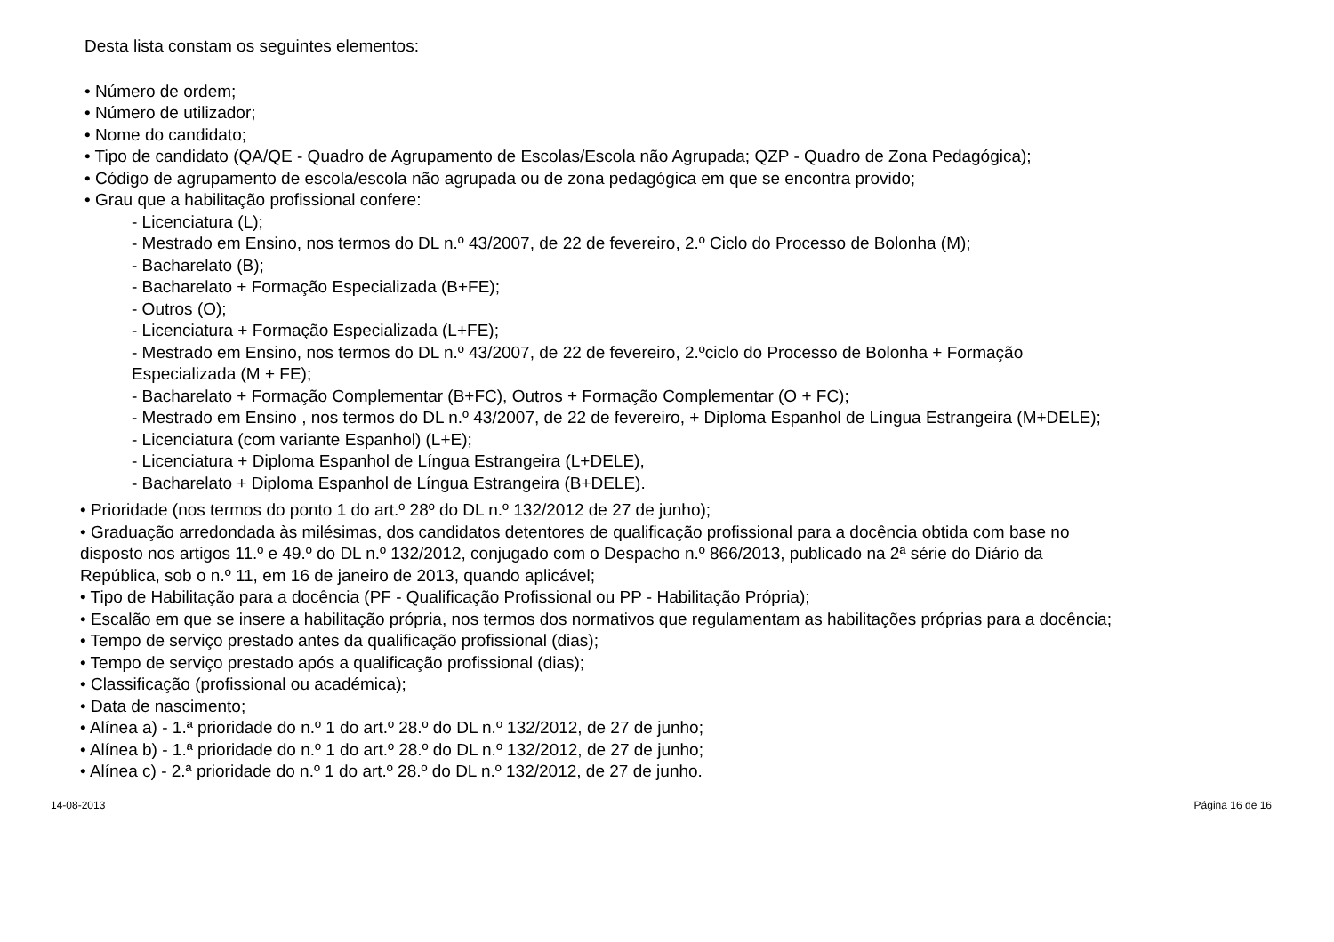Desta lista constam os seguintes elementos:
• Número de ordem;
• Número de utilizador;
• Nome do candidato;
• Tipo de candidato (QA/QE - Quadro de Agrupamento de Escolas/Escola não Agrupada; QZP - Quadro de Zona Pedagógica);
• Código de agrupamento de escola/escola não agrupada ou de zona pedagógica em que se encontra provido;
• Grau que a habilitação profissional confere:
- Licenciatura (L);
- Mestrado em Ensino, nos termos do DL n.º 43/2007, de 22 de fevereiro, 2.º Ciclo do Processo de Bolonha (M);
- Bacharelato (B);
- Bacharelato + Formação Especializada (B+FE);
- Outros (O);
- Licenciatura + Formação Especializada (L+FE);
- Mestrado em Ensino, nos termos do DL n.º 43/2007, de 22 de fevereiro, 2.ºciclo do Processo de Bolonha + Formação
Especializada (M + FE);
- Bacharelato + Formação Complementar (B+FC), Outros + Formação Complementar (O + FC);
- Mestrado em Ensino , nos termos do DL n.º 43/2007, de 22 de fevereiro, + Diploma Espanhol de Língua Estrangeira (M+DELE);
- Licenciatura (com variante Espanhol) (L+E);
- Licenciatura + Diploma Espanhol de Língua Estrangeira (L+DELE),
- Bacharelato + Diploma Espanhol de Língua Estrangeira (B+DELE).
• Prioridade (nos termos do ponto 1 do art.º 28º do DL n.º 132/2012 de 27 de junho);
• Graduação arredondada às milésimas, dos candidatos detentores de qualificação profissional para a docência obtida com base no
disposto nos artigos 11.º e 49.º do DL n.º 132/2012, conjugado com o Despacho n.º 866/2013, publicado na 2ª série do Diário da
República, sob o n.º 11, em 16 de janeiro de 2013, quando aplicável;
• Tipo de Habilitação para a docência (PF - Qualificação Profissional ou PP - Habilitação Própria);
• Escalão em que se insere a habilitação própria, nos termos dos normativos que regulamentam as habilitações próprias para a docência;
• Tempo de serviço prestado antes da qualificação profissional (dias);
• Tempo de serviço prestado após a qualificação profissional (dias);
• Classificação (profissional ou académica);
• Data de nascimento;
• Alínea a) - 1.ª prioridade do n.º 1 do art.º 28.º do DL n.º 132/2012, de 27 de junho;
• Alínea b) - 1.ª prioridade do n.º 1 do art.º 28.º do DL n.º 132/2012, de 27 de junho;
• Alínea c) - 2.ª prioridade do n.º 1 do art.º 28.º do DL n.º 132/2012, de 27 de junho.
14-08-2013 Página 16 de 16